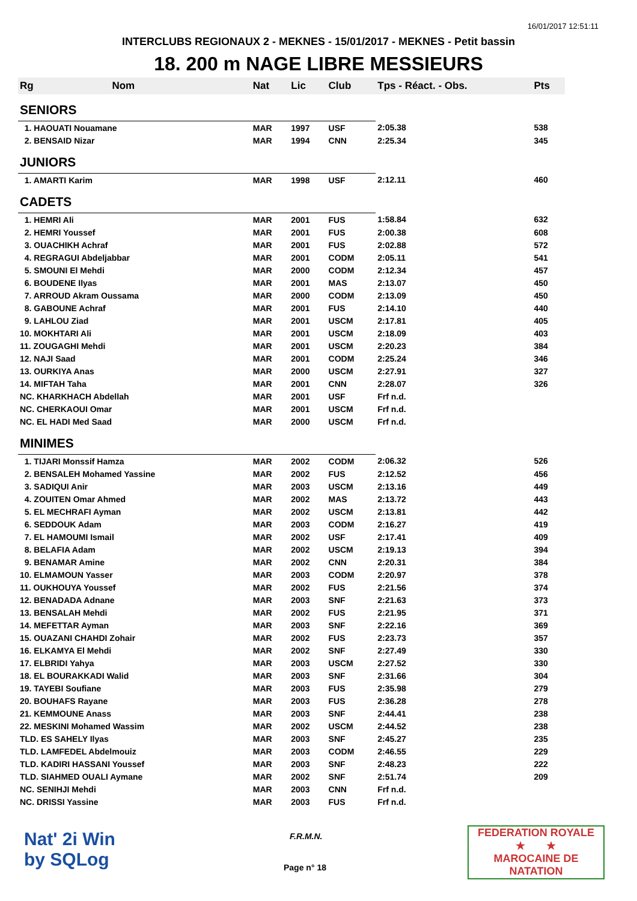16/01/2017 12:51:11
INTERCLUBS REGIONAUX 2 - MEKNES - 15/01/2017 - MEKNES - Petit bassin
18. 200 m NAGE LIBRE MESSIEURS
| Rg | Nom | Nat | Lic | Club | Tps - Réact. - Obs. | Pts |
| --- | --- | --- | --- | --- | --- | --- |
| SENIORS | | | | | | |
| 1. HAOUATI Nouamane | | MAR | 1997 | USF | 2:05.38 | 538 |
| 2. BENSAID Nizar | | MAR | 1994 | CNN | 2:25.34 | 345 |
| JUNIORS | | | | | | |
| 1. AMARTI Karim | | MAR | 1998 | USF | 2:12.11 | 460 |
| CADETS | | | | | | |
| 1. HEMRI Ali | | MAR | 2001 | FUS | 1:58.84 | 632 |
| 2. HEMRI Youssef | | MAR | 2001 | FUS | 2:00.38 | 608 |
| 3. OUACHIKH Achraf | | MAR | 2001 | FUS | 2:02.88 | 572 |
| 4. REGRAGUI Abdeljabbar | | MAR | 2001 | CODM | 2:05.11 | 541 |
| 5. SMOUNI El Mehdi | | MAR | 2000 | CODM | 2:12.34 | 457 |
| 6. BOUDENE Ilyas | | MAR | 2001 | MAS | 2:13.07 | 450 |
| 7. ARROUD Akram Oussama | | MAR | 2000 | CODM | 2:13.09 | 450 |
| 8. GABOUNE Achraf | | MAR | 2001 | FUS | 2:14.10 | 440 |
| 9. LAHLOU Ziad | | MAR | 2001 | USCM | 2:17.81 | 405 |
| 10. MOKHTARI Ali | | MAR | 2001 | USCM | 2:18.09 | 403 |
| 11. ZOUGAGHI Mehdi | | MAR | 2001 | USCM | 2:20.23 | 384 |
| 12. NAJI Saad | | MAR | 2001 | CODM | 2:25.24 | 346 |
| 13. OURKIYA Anas | | MAR | 2000 | USCM | 2:27.91 | 327 |
| 14. MIFTAH Taha | | MAR | 2001 | CNN | 2:28.07 | 326 |
| NC. KHARKHACH Abdellah | | MAR | 2001 | USF | Frf n.d. | |
| NC. CHERKAOUI Omar | | MAR | 2001 | USCM | Frf n.d. | |
| NC. EL HADI Med Saad | | MAR | 2000 | USCM | Frf n.d. | |
| MINIMES | | | | | | |
| 1. TIJARI Monssif Hamza | | MAR | 2002 | CODM | 2:06.32 | 526 |
| 2. BENSALEH Mohamed Yassine | | MAR | 2002 | FUS | 2:12.52 | 456 |
| 3. SADIQUI Anir | | MAR | 2003 | USCM | 2:13.16 | 449 |
| 4. ZOUITEN Omar Ahmed | | MAR | 2002 | MAS | 2:13.72 | 443 |
| 5. EL MECHRAFI Ayman | | MAR | 2002 | USCM | 2:13.81 | 442 |
| 6. SEDDOUK Adam | | MAR | 2003 | CODM | 2:16.27 | 419 |
| 7. EL HAMOUMI Ismail | | MAR | 2002 | USF | 2:17.41 | 409 |
| 8. BELAFIA Adam | | MAR | 2002 | USCM | 2:19.13 | 394 |
| 9. BENAMAR Amine | | MAR | 2002 | CNN | 2:20.31 | 384 |
| 10. ELMAMOUN Yasser | | MAR | 2003 | CODM | 2:20.97 | 378 |
| 11. OUKHOUYA Youssef | | MAR | 2002 | FUS | 2:21.56 | 374 |
| 12. BENADADA Adnane | | MAR | 2003 | SNF | 2:21.63 | 373 |
| 13. BENSALAH Mehdi | | MAR | 2002 | FUS | 2:21.95 | 371 |
| 14. MEFETTAR Ayman | | MAR | 2003 | SNF | 2:22.16 | 369 |
| 15. OUAZANI CHAHDI Zohair | | MAR | 2002 | FUS | 2:23.73 | 357 |
| 16. ELKAMYA El Mehdi | | MAR | 2002 | SNF | 2:27.49 | 330 |
| 17. ELBRIDI Yahya | | MAR | 2003 | USCM | 2:27.52 | 330 |
| 18. EL BOURAKKADI Walid | | MAR | 2003 | SNF | 2:31.66 | 304 |
| 19. TAYEBI Soufiane | | MAR | 2003 | FUS | 2:35.98 | 279 |
| 20. BOUHAFS Rayane | | MAR | 2003 | FUS | 2:36.28 | 278 |
| 21. KEMMOUNE Anass | | MAR | 2003 | SNF | 2:44.41 | 238 |
| 22. MESKINI Mohamed Wassim | | MAR | 2002 | USCM | 2:44.52 | 238 |
| TLD. ES SAHELY Ilyas | | MAR | 2003 | SNF | 2:45.27 | 235 |
| TLD. LAMFEDEL Abdelmouiz | | MAR | 2003 | CODM | 2:46.55 | 229 |
| TLD. KADIRI HASSANI Youssef | | MAR | 2003 | SNF | 2:48.23 | 222 |
| TLD. SIAHMED OUALI Aymane | | MAR | 2002 | SNF | 2:51.74 | 209 |
| NC. SENIHJI Mehdi | | MAR | 2003 | CNN | Frf n.d. | |
| NC. DRISSI Yassine | | MAR | 2003 | FUS | Frf n.d. | |
Nat' 2i Win
by SQLog
F.R.M.N.
Page n° 18
FEDERATION ROYALE
★ ★
MAROCAINE DE NATATION